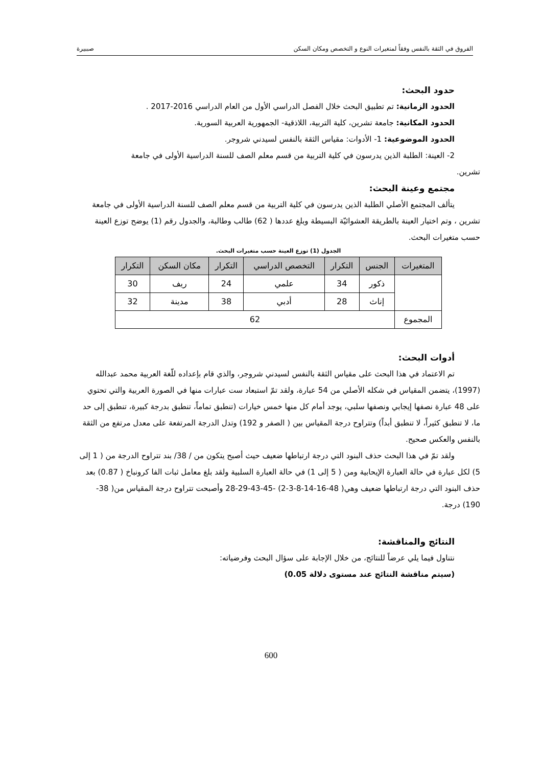الفروق في الثقة بالنفس وفقاً لمتغيرات النوع و التخصص ومكان السكن صببيرة
حدود البحث:
الحدود الزمانية: تم تطبيق البحث خلال الفصل الدراسي الأول من العام الدراسي 2016-2017 .
الحدود المكانية: جامعة تشرين، كلية التربية، اللاذقية- الجمهورية العربية السورية.
الحدود الموضوعية: 1- الأدوات: مقياس الثقة بالنفس لسيدني شروجر.
2- العينة: الطلبة الذين يدرسون في كلية التربية من قسم معلم الصف للسنة الدراسية الأولى في جامعة
تشرين.
مجتمع وعينة البحث:
يتألف المجتمع الأصلي الطلبة الذين يدرسون في كلية التربية من قسم معلم الصف للسنة الدراسية الأولى في جامعة تشرين ، وتم اختيار العينة بالطريقة العشوائيّة البسيطة وبلغ عددها ( 62) طالب وطالبة، والجدول رقم (1) يوضح توزع العينة حسب متغيرات البحث.
الجدول (1) توزع العينة حسب متغيرات البحث.
| المتغيرات | الجنس | التكرار | التخصص الدراسي | التكرار | مكان السكن | التكرار |
| --- | --- | --- | --- | --- | --- | --- |
| | ذكور | 34 | علمي | 24 | ريف | 30 |
| | إناث | 28 | أدبي | 38 | مدينة | 32 |
| المجموع | 62 | | | | | |
أدوات البحث:
تم الاعتماد في هذا البحث على مقياس الثقة بالنفس لسيدني شروجر، والذي قام بإعداده للّغة العربية محمد عبدالله (1997)، يتضمن المقياس في شكله الأصلي من 54 عبارة، ولقد تمّ استبعاد ست عبارات منها في الصورة العربية والتي تحتوي على 48 عبارة نصفها إيجابي ونصفها سلبي، يوجد أمام كل منها خمس خيارات (تنطبق تماماً، تنطبق بدرجة كبيرة، تنطبق إلى حد ما، لا تنطبق كثيراً، لا تنطبق أبداً) وتتراوح درجة المقياس بين ( الصفر و 192) وتدل الدرجة المرتفعة على معدل مرتفع من الثقة بالنفس والعكس صحيح.
ولقد تمّ في هذا البحث حذف البنود التي درجة ارتباطها ضعيف حيث أصبح يتكون من / 38/ بند تتراوح الدرجة من ( 1 إلى 5) لكل عبارة في حالة العبارة الإيحابية ومن ( 5 إلى 1) في حالة العبارة السلبية ولقد بلغ معامل ثبات الفا كرونباخ ( 0.87) بعد حذف البنود التي درجة ارتباطها ضعيف وهي( 48-16-14-8-3-2) -45-43-29-28 وأصبحت تتراوح درجة المقياس من( 38- 190) درجة.
النتائج والمناقشة:
نتناول فيما يلي عرضاً للنتائج، من خلال الإجابة على سؤال البحث وفرضياته:
(سيتم مناقشة النتائج عند مستوى دلالة 0.05)
600